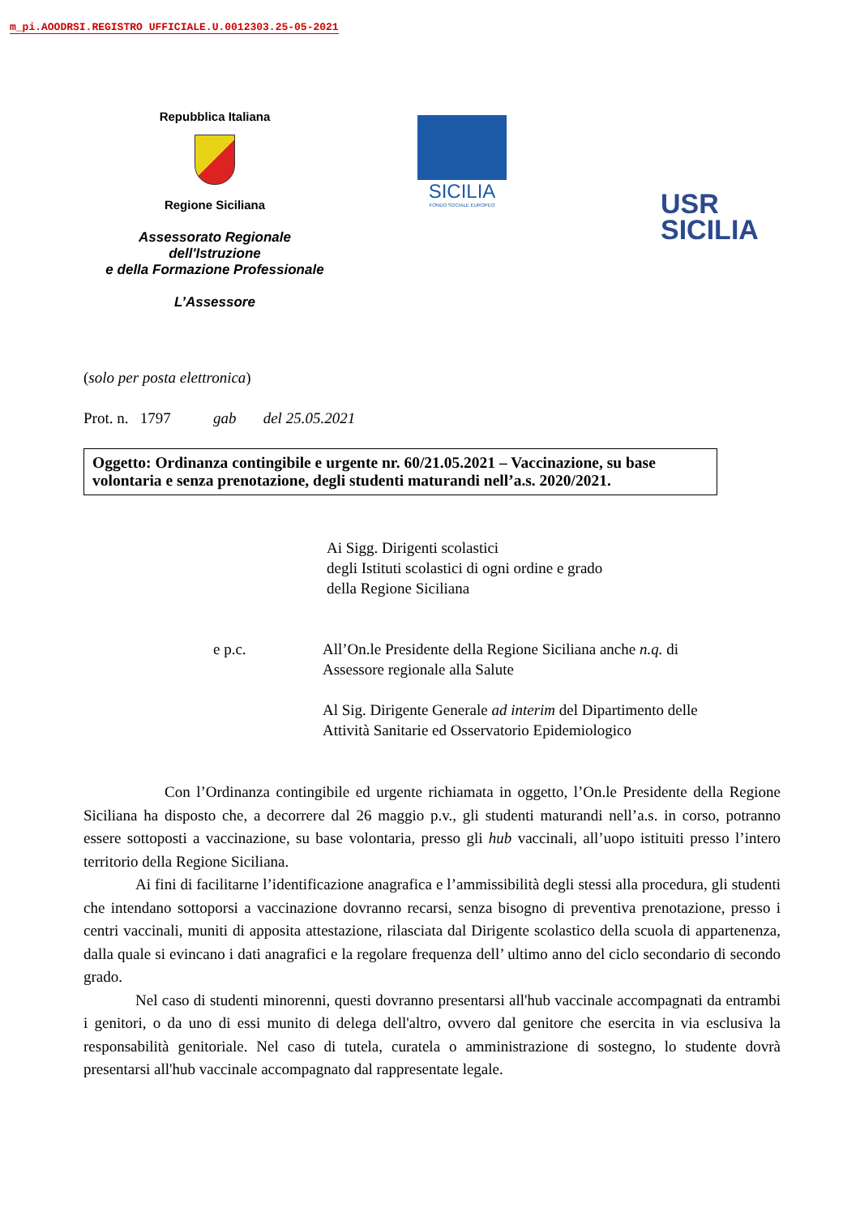m_pi.AOODRSI.REGISTRO UFFICIALE.U.0012303.25-05-2021
Repubblica Italiana
Regione Siciliana
Assessorato Regionale
dell'Istruzione
e della Formazione Professionale
L’Assessore
SICILIA
FONDO SOCIALE EUROPEO
USR
SICILIA
(solo per posta elettronica)
Prot. n. 1797 gab del 25.05.2021
Oggetto: Ordinanza contingibile e urgente nr. 60/21.05.2021 – Vaccinazione, su base volontaria e senza prenotazione, degli studenti maturandi nell’a.s. 2020/2021.
Ai Sigg. Dirigenti scolastici
degli Istituti scolastici di ogni ordine e grado
della Regione Siciliana
e p.c. All’On.le Presidente della Regione Siciliana anche n.q. di
Assessore regionale alla Salute
Al Sig. Dirigente Generale ad interim del Dipartimento delle
Attività Sanitarie ed Osservatorio Epidemiologico
Con l’Ordinanza contingibile ed urgente richiamata in oggetto, l’On.le Presidente della Regione Siciliana ha disposto che, a decorrere dal 26 maggio p.v., gli studenti maturandi nell’a.s. in corso, potranno essere sottoposti a vaccinazione, su base volontaria, presso gli hub vaccinali, all’uopo istituiti presso l’intero territorio della Regione Siciliana.
Ai fini di facilitarne l’identificazione anagrafica e l’ammissibilità degli stessi alla procedura, gli studenti che intendano sottoporsi a vaccinazione dovranno recarsi, senza bisogno di preventiva prenotazione, presso i centri vaccinali, muniti di apposita attestazione, rilasciata dal Dirigente scolastico della scuola di appartenenza, dalla quale si evincano i dati anagrafici e la regolare frequenza dell’ ultimo anno del ciclo secondario di secondo grado.
Nel caso di studenti minorenni, questi dovranno presentarsi all'hub vaccinale accompagnati da entrambi i genitori, o da uno di essi munito di delega dell'altro, ovvero dal genitore che esercita in via esclusiva la responsabilità genitoriale. Nel caso di tutela, curatela o amministrazione di sostegno, lo studente dovrà presentarsi all'hub vaccinale accompagnato dal rappresentate legale.